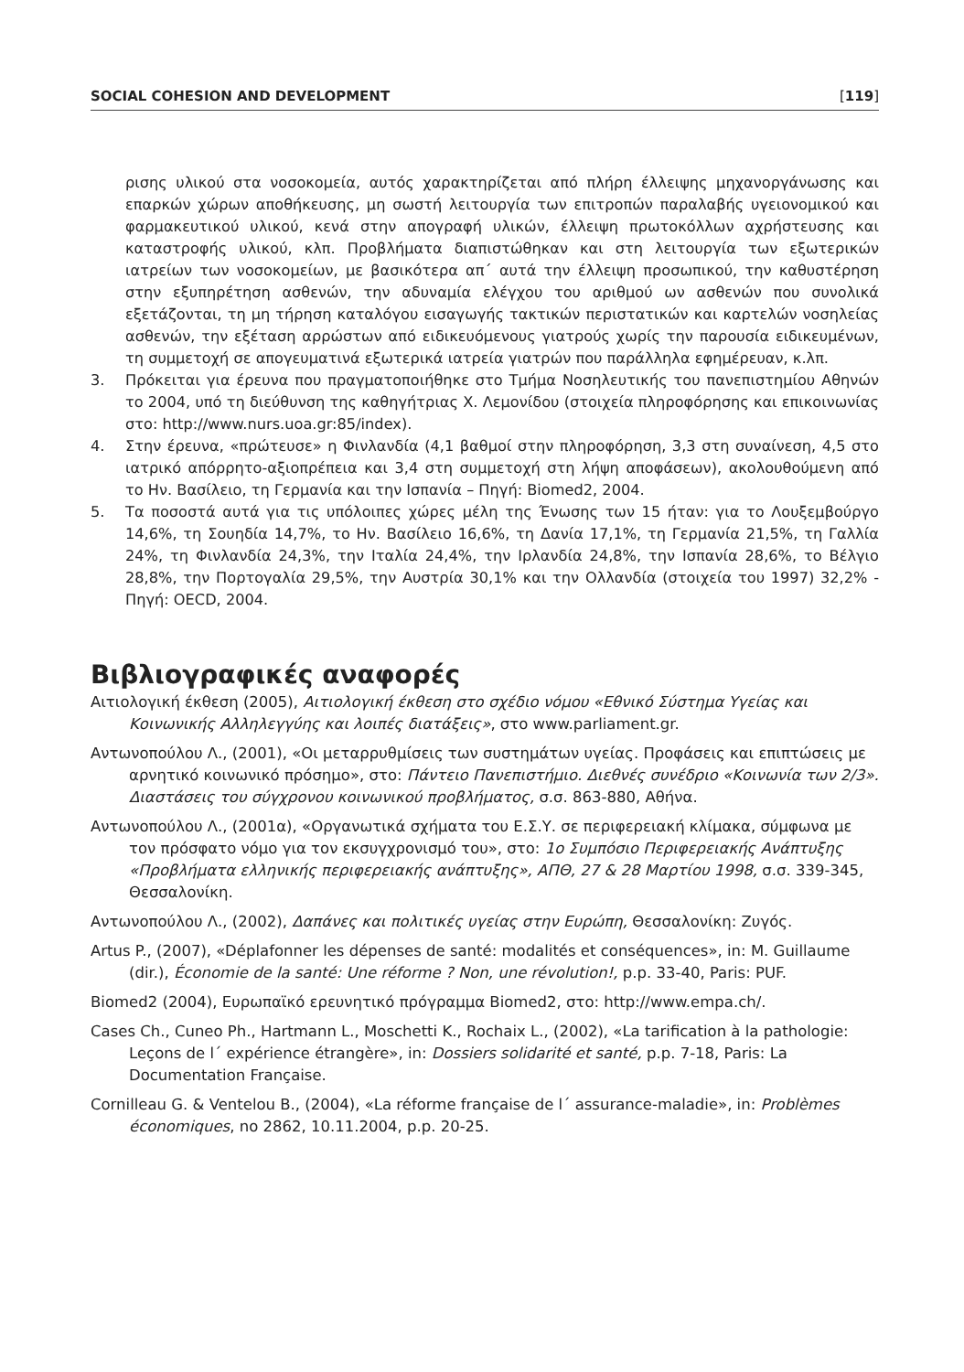SOCIAL COHESION AND DEVELOPMENT [119]
ρισης υλικού στα νοσοκομεία, αυτός χαρακτηρίζεται από πλήρη έλλειψης μηχανοργάνωσης και επαρκών χώρων αποθήκευσης, μη σωστή λειτουργία των επιτροπών παραλαβής υγειονομικού και φαρμακευτικού υλικού, κενά στην απογραφή υλικών, έλλειψη πρωτοκόλλων αχρήστευσης και καταστροφής υλικού, κλπ. Προβλήματα διαπιστώθηκαν και στη λειτουργία των εξωτερικών ιατρείων των νοσοκομείων, με βασικότερα απ΄ αυτά την έλλειψη προσωπικού, την καθυστέρηση στην εξυπηρέτηση ασθενών, την αδυναμία ελέγχου του αριθμού ων ασθενών που συνολικά εξετάζονται, τη μη τήρηση καταλόγου εισαγωγής τακτικών περιστατικών και καρτελών νοσηλείας ασθενών, την εξέταση αρρώστων από ειδικευόμενους γιατρούς χωρίς την παρουσία ειδικευμένων, τη συμμετοχή σε απογευματινά εξωτερικά ιατρεία γιατρών που παράλληλα εφημέρευαν, κ.λπ.
3. Πρόκειται για έρευνα που πραγματοποιήθηκε στο Τμήμα Νοσηλευτικής του πανεπιστημίου Αθηνών το 2004, υπό τη διεύθυνση της καθηγήτριας Χ. Λεμονίδου (στοιχεία πληροφόρησης και επικοινωνίας στο: http://www.nurs.uoa.gr:85/index).
4. Στην έρευνα, «πρώτευσε» η Φινλανδία (4,1 βαθμοί στην πληροφόρηση, 3,3 στη συναίνεση, 4,5 στο ιατρικό απόρρητο-αξιοπρέπεια και 3,4 στη συμμετοχή στη λήψη αποφάσεων), ακολουθούμενη από το Ην. Βασίλειο, τη Γερμανία και την Ισπανία – Πηγή: Biomed2, 2004.
5. Τα ποσοστά αυτά για τις υπόλοιπες χώρες μέλη της Ένωσης των 15 ήταν: για το Λουξεμβούργο 14,6%, τη Σουηδία 14,7%, το Ην. Βασίλειο 16,6%, τη Δανία 17,1%, τη Γερμανία 21,5%, τη Γαλλία 24%, τη Φινλανδία 24,3%, την Ιταλία 24,4%, την Ιρλανδία 24,8%, την Ισπανία 28,6%, το Βέλγιο 28,8%, την Πορτογαλία 29,5%, την Αυστρία 30,1% και την Ολλανδία (στοιχεία του 1997) 32,2% - Πηγή: OECD, 2004.
Βιβλιογραφικές αναφορές
Αιτιολογική έκθεση (2005), Αιτιολογική έκθεση στο σχέδιο νόμου «Εθνικό Σύστημα Υγείας και Κοινωνικής Αλληλεγγύης και λοιπές διατάξεις», στο www.parliament.gr.
Αντωνοπούλου Λ., (2001), «Οι μεταρρυθμίσεις των συστημάτων υγείας. Προφάσεις και επιπτώσεις με αρνητικό κοινωνικό πρόσημο», στο: Πάντειο Πανεπιστήμιο. Διεθνές συνέδριο «Κοινωνία των 2/3». Διαστάσεις του σύγχρονου κοινωνικού προβλήματος, σ.σ. 863-880, Αθήνα.
Αντωνοπούλου Λ., (2001α), «Οργανωτικά σχήματα του Ε.Σ.Υ. σε περιφερειακή κλίμακα, σύμφωνα με τον πρόσφατο νόμο για τον εκσυγχρονισμό του», στο: 1ο Συμπόσιο Περιφερειακής Ανάπτυξης «Προβλήματα ελληνικής περιφερειακής ανάπτυξης», ΑΠΘ, 27 & 28 Μαρτίου 1998, σ.σ. 339-345, Θεσσαλονίκη.
Αντωνοπούλου Λ., (2002), Δαπάνες και πολιτικές υγείας στην Ευρώπη, Θεσσαλονίκη: Ζυγός.
Artus P., (2007), «Déplafonner les dépenses de santé: modalités et conséquences», in: M. Guillaume (dir.), Économie de la santé: Une réforme ? Non, une révolution!, p.p. 33-40, Paris: PUF.
Biomed2 (2004), Ευρωπαϊκό ερευνητικό πρόγραμμα Biomed2, στο: http://www.empa.ch/.
Cases Ch., Cuneo Ph., Hartmann L., Moschetti K., Rochaix L., (2002), «La tarification à la pathologie: Leçons de l΄ expérience étrangère», in: Dossiers solidarité et santé, p.p. 7-18, Paris: La Documentation Française.
Cornilleau G. & Ventelou B., (2004), «La réforme française de l΄ assurance-maladie», in: Problèmes économiques, no 2862, 10.11.2004, p.p. 20-25.